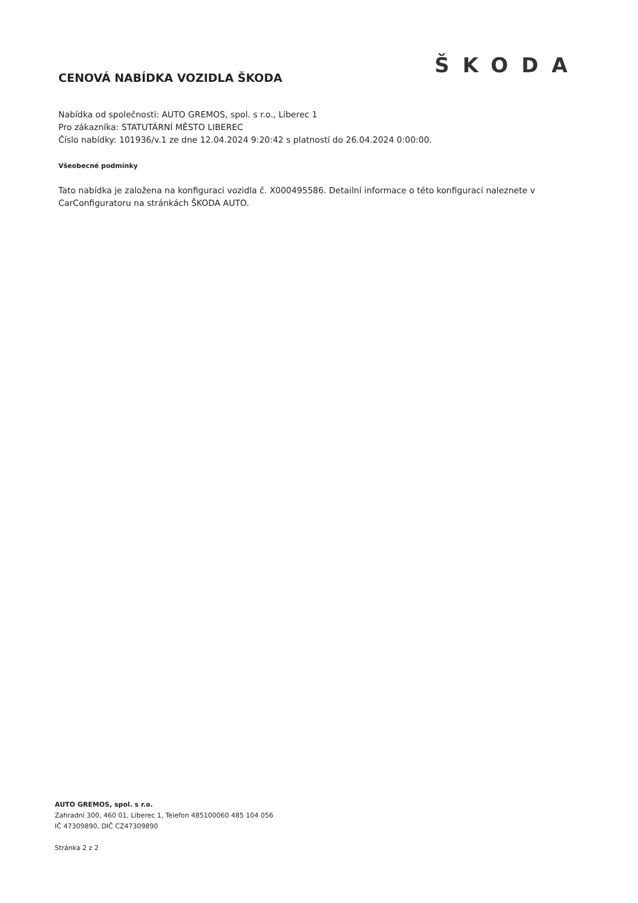ŠKODA
CENOVÁ NABÍDKA VOZIDLA ŠKODA
Nabídka od společnosti: AUTO GREMOS, spol. s r.o., Liberec 1
Pro zákazníka: STATUTÁRNÍ MĚSTO LIBEREC
Číslo nabídky: 101936/v.1 ze dne 12.04.2024 9:20:42 s platností do 26.04.2024 0:00:00.
Všeobecné podmínky
Tato nabídka je založena na konfiguraci vozidla č. X000495586. Detailní informace o této konfiguraci naleznete v CarConfiguratoru na stránkách ŠKODA AUTO.
AUTO GREMOS, spol. s r.o.
Zahradní 300, 460 01, Liberec 1, Telefon 485100060 485 104 056
IČ 47309890, DIČ CZ47309890
Stránka 2 z 2